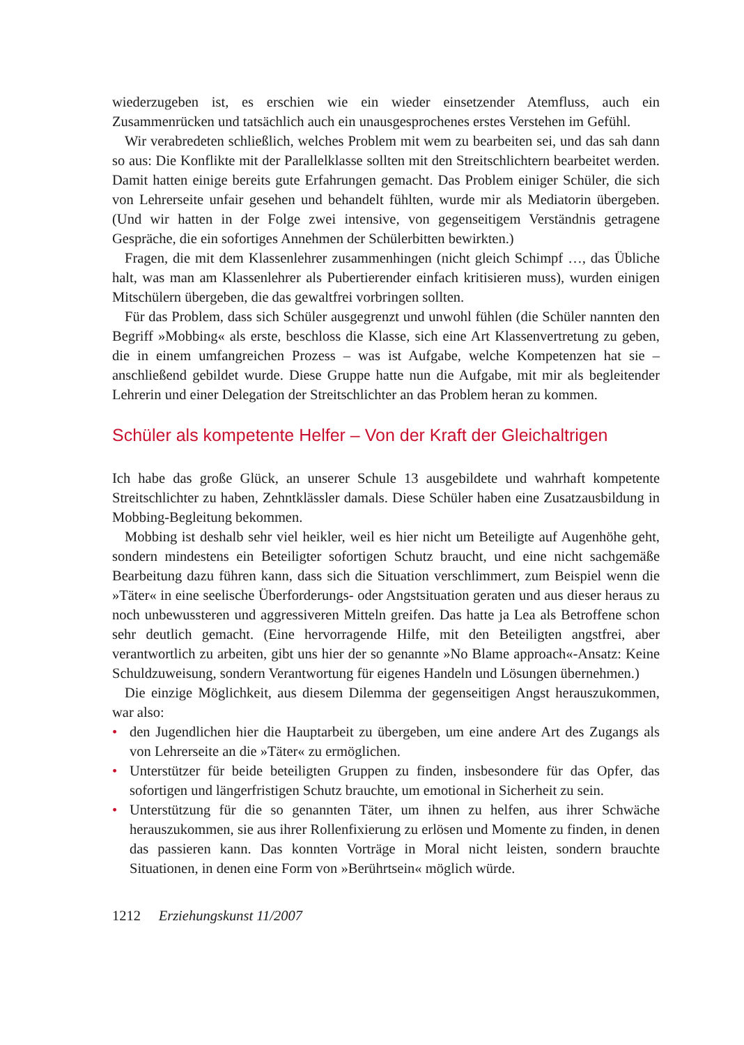wiederzugeben ist, es erschien wie ein wieder einsetzender Atemfluss, auch ein Zusammenrücken und tatsächlich auch ein unausgesprochenes erstes Verstehen im Gefühl.
Wir verabredeten schließlich, welches Problem mit wem zu bearbeiten sei, und das sah dann so aus: Die Konflikte mit der Parallelklasse sollten mit den Streitschlichtern bearbeitet werden. Damit hatten einige bereits gute Erfahrungen gemacht. Das Problem einiger Schüler, die sich von Lehrerseite unfair gesehen und behandelt fühlten, wurde mir als Mediatorin übergeben. (Und wir hatten in der Folge zwei intensive, von gegenseitigem Verständnis getragene Gespräche, die ein sofortiges Annehmen der Schülerbitten bewirkten.)
Fragen, die mit dem Klassenlehrer zusammenhingen (nicht gleich Schimpf …, das Übliche halt, was man am Klassenlehrer als Pubertierender einfach kritisieren muss), wurden einigen Mitschülern übergeben, die das gewaltfrei vorbringen sollten.
Für das Problem, dass sich Schüler ausgegrenzt und unwohl fühlen (die Schüler nannten den Begriff »Mobbing« als erste, beschloss die Klasse, sich eine Art Klassenvertretung zu geben, die in einem umfangreichen Prozess – was ist Aufgabe, welche Kompetenzen hat sie – anschließend gebildet wurde. Diese Gruppe hatte nun die Aufgabe, mit mir als begleitender Lehrerin und einer Delegation der Streitschlichter an das Problem heran zu kommen.
Schüler als kompetente Helfer – Von der Kraft der Gleichaltrigen
Ich habe das große Glück, an unserer Schule 13 ausgebildete und wahrhaft kompetente Streitschlichter zu haben, Zehntklässler damals. Diese Schüler haben eine Zusatzausbildung in Mobbing-Begleitung bekommen.
Mobbing ist deshalb sehr viel heikler, weil es hier nicht um Beteiligte auf Augenhöhe geht, sondern mindestens ein Beteiligter sofortigen Schutz braucht, und eine nicht sachgemäße Bearbeitung dazu führen kann, dass sich die Situation verschlimmert, zum Beispiel wenn die »Täter« in eine seelische Überforderungs- oder Angstsituation geraten und aus dieser heraus zu noch unbewussteren und aggressiveren Mitteln greifen. Das hatte ja Lea als Betroffene schon sehr deutlich gemacht. (Eine hervorragende Hilfe, mit den Beteiligten angstfrei, aber verantwortlich zu arbeiten, gibt uns hier der so genannte »No Blame approach«-Ansatz: Keine Schuldzuweisung, sondern Verantwortung für eigenes Handeln und Lösungen übernehmen.)
Die einzige Möglichkeit, aus diesem Dilemma der gegenseitigen Angst herauszukommen, war also:
• den Jugendlichen hier die Hauptarbeit zu übergeben, um eine andere Art des Zugangs als von Lehrerseite an die »Täter« zu ermöglichen.
• Unterstützer für beide beteiligten Gruppen zu finden, insbesondere für das Opfer, das sofortigen und längerfristigen Schutz brauchte, um emotional in Sicherheit zu sein.
• Unterstützung für die so genannten Täter, um ihnen zu helfen, aus ihrer Schwäche herauszukommen, sie aus ihrer Rollenfixierung zu erlösen und Momente zu finden, in denen das passieren kann. Das konnten Vorträge in Moral nicht leisten, sondern brauchte Situationen, in denen eine Form von »Berührtsein« möglich würde.
1212 Erziehungskunst 11/2007